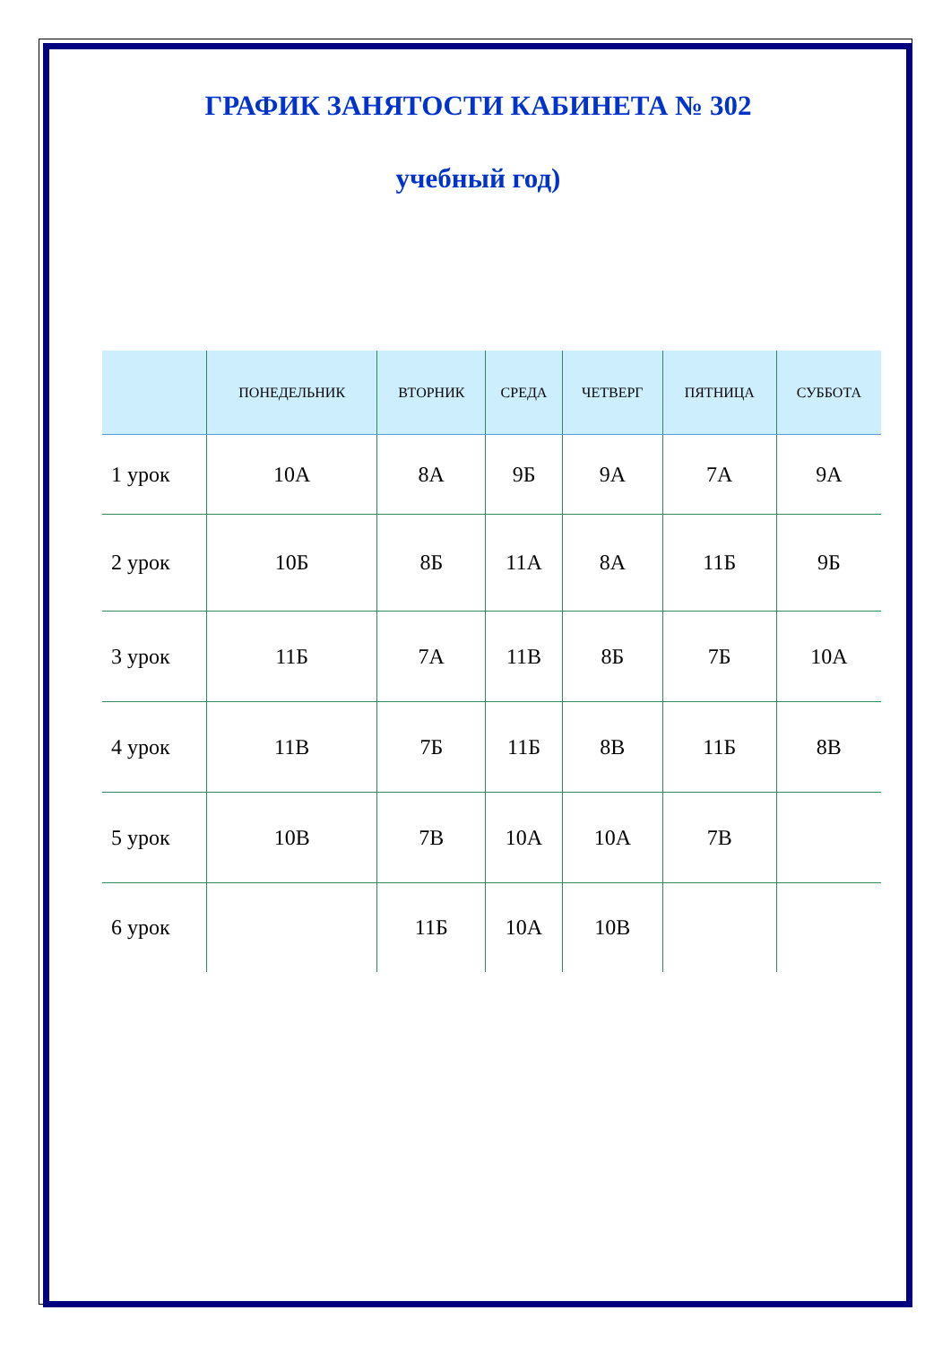ГРАФИК ЗАНЯТОСТИ КАБИНЕТА № 302
учебный год)
| | ПОНЕДЕЛЬНИК | ВТОРНИК | СРЕДА | ЧЕТВЕРГ | ПЯТНИЦА | СУББОТА |
| --- | --- | --- | --- | --- | --- | --- |
| 1 урок | 10А | 8А | 9Б | 9А | 7А | 9А |
| 2 урок | 10Б | 8Б | 11А | 8А | 11Б | 9Б |
| 3 урок | 11Б | 7А | 11В | 8Б | 7Б | 10А |
| 4 урок | 11В | 7Б | 11Б | 8В | 11Б | 8В |
| 5 урок | 10В | 7В | 10А | 10А | 7В | |
| 6 урок | | 11Б | 10А | 10В | | |